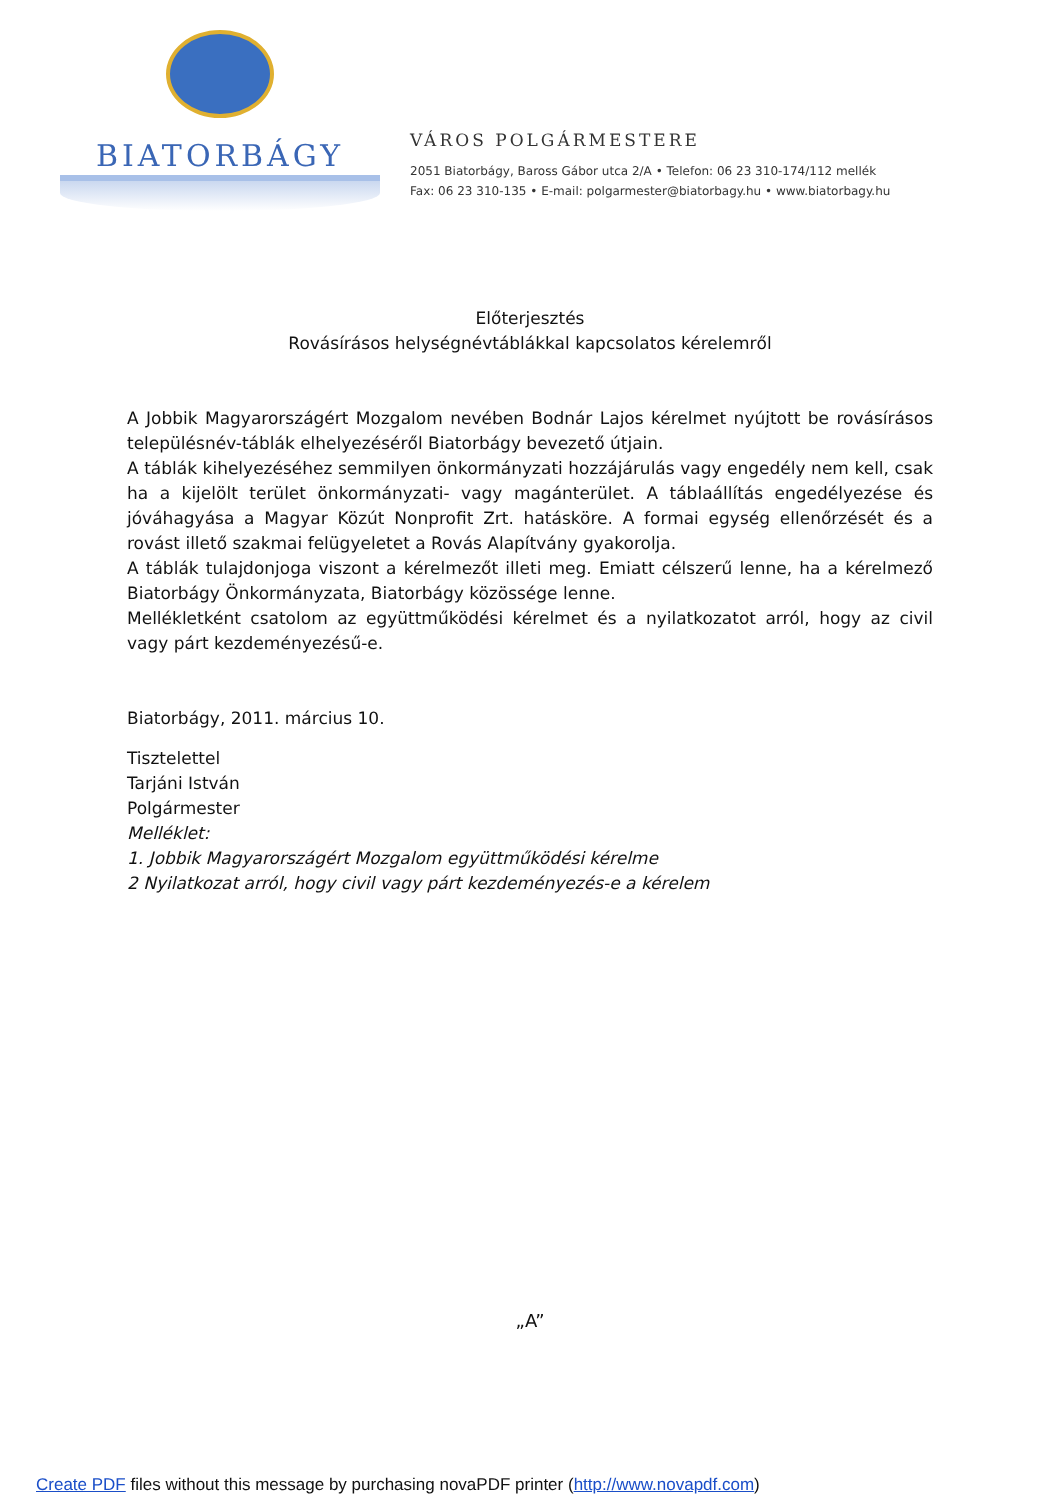BIATORBÁGY
VÁROS POLGÁRMESTERE
2051 Biatorbágy, Baross Gábor utca 2/A • Telefon: 06 23 310-174/112 mellék
Fax: 06 23 310-135 • E-mail: polgarmester@biatorbagy.hu • www.biatorbagy.hu
Előterjesztés
Rovásírásos helységnévtáblákkal kapcsolatos kérelemről
A Jobbik Magyarországért Mozgalom nevében Bodnár Lajos kérelmet nyújtott be rovásírásos településnév-táblák elhelyezéséről Biatorbágy bevezető útjain.
A táblák kihelyezéséhez semmilyen önkormányzati hozzájárulás vagy engedély nem kell, csak ha a kijelölt terület önkormányzati- vagy magánterület. A táblaállítás engedélyezése és jóváhagyása a Magyar Közút Nonprofit Zrt. hatásköre. A formai egység ellenőrzését és a rovást illető szakmai felügyeletet a Rovás Alapítvány gyakorolja.
A táblák tulajdonjoga viszont a kérelmezőt illeti meg. Emiatt célszerű lenne, ha a kérelmező Biatorbágy Önkormányzata, Biatorbágy közössége lenne.
Mellékletként csatolom az együttműködési kérelmet és a nyilatkozatot arról, hogy az civil vagy párt kezdeményezésű-e.
Biatorbágy, 2011. március 10.
Tisztelettel
Tarjáni István
Polgármester
Melléklet:
1. Jobbik Magyarországért Mozgalom együttműködési kérelme
2 Nyilatkozat arról, hogy civil vagy párt kezdeményezés-e a kérelem
„A”
Create PDF files without this message by purchasing novaPDF printer (http://www.novapdf.com)